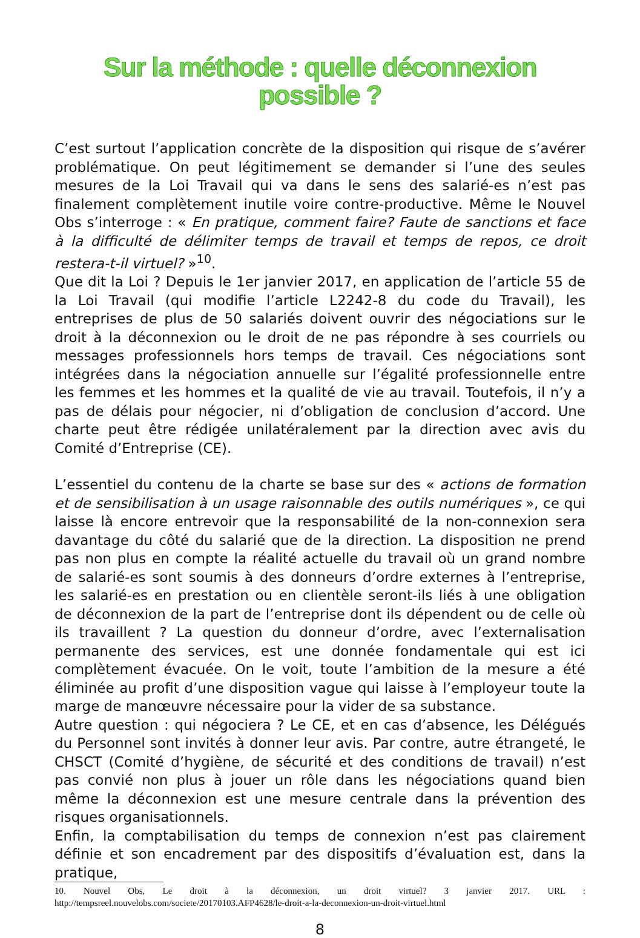Sur la méthode : quelle déconnexion
possible ?
C’est surtout l’application concrète de la disposition qui risque de s’avérer problématique. On peut légitimement se demander si l’une des seules mesures de la Loi Travail qui va dans le sens des salarié-es n’est pas finalement complètement inutile voire contre-productive. Même le Nouvel Obs s’interroge : « En pratique, comment faire? Faute de sanctions et face à la difficulté de délimiter temps de travail et temps de repos, ce droit restera-t-il virtuel? »<sup>10</sup>.
Que dit la Loi ? Depuis le 1er janvier 2017, en application de l’article 55 de la Loi Travail (qui modifie l’article L2242-8 du code du Travail), les entreprises de plus de 50 salariés doivent ouvrir des négociations sur le droit à la déconnexion ou le droit de ne pas répondre à ses courriels ou messages professionnels hors temps de travail. Ces négociations sont intégrées dans la négociation annuelle sur l’égalité professionnelle entre les femmes et les hommes et la qualité de vie au travail. Toutefois, il n’y a pas de délais pour négocier, ni d’obligation de conclusion d’accord. Une charte peut être rédigée unilatéralement par la direction avec avis du Comité d’Entreprise (CE).
L’essentiel du contenu de la charte se base sur des « actions de formation et de sensibilisation à un usage raisonnable des outils numériques », ce qui laisse là encore entrevoir que la responsabilité de la non-connexion sera davantage du côté du salarié que de la direction. La disposition ne prend pas non plus en compte la réalité actuelle du travail où un grand nombre de salarié-es sont soumis à des donneurs d’ordre externes à l’entreprise, les salarié-es en prestation ou en clientèle seront-ils liés à une obligation de déconnexion de la part de l’entreprise dont ils dépendent ou de celle où ils travaillent ? La question du donneur d’ordre, avec l’externalisation permanente des services, est une donnée fondamentale qui est ici complètement évacuée. On le voit, toute l’ambition de la mesure a été éliminée au profit d’une disposition vague qui laisse à l’employeur toute la marge de manœuvre nécessaire pour la vider de sa substance.
Autre question : qui négociera ? Le CE, et en cas d’absence, les Délégués du Personnel sont invités à donner leur avis. Par contre, autre étrangeté, le CHSCT (Comité d’hygiène, de sécurité et des conditions de travail) n’est pas convié non plus à jouer un rôle dans les négociations quand bien même la déconnexion est une mesure centrale dans la prévention des risques organisationnels.
Enfin, la comptabilisation du temps de connexion n’est pas clairement définie et son encadrement par des dispositifs d’évaluation est, dans la pratique,
10. Nouvel Obs, Le droit à la déconnexion, un droit virtuel? 3 janvier 2017. URL : http://tempsreel.nouvelobs.com/societe/20170103.AFP4628/le-droit-a-la-deconnexion-un-droit-virtuel.html
8